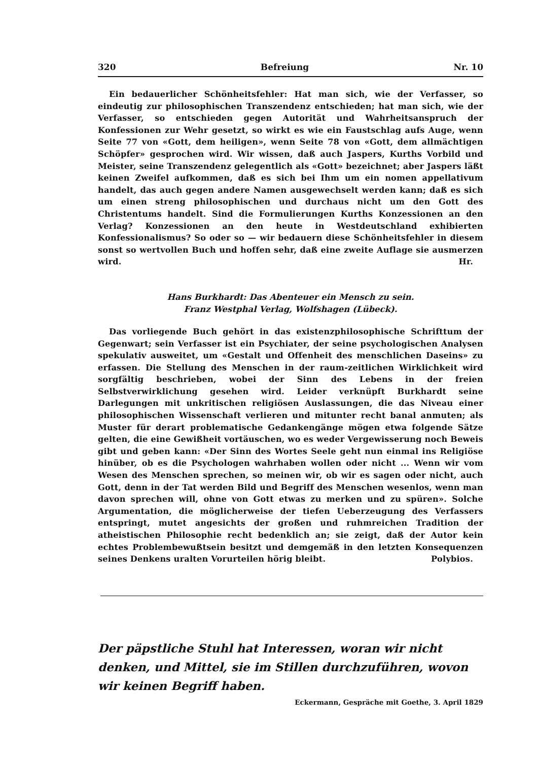320 Befreiung Nr. 10
Ein bedauerlicher Schönheitsfehler: Hat man sich, wie der Verfasser, so eindeutig zur philosophischen Transzendenz entschieden; hat man sich, wie der Verfasser, so entschieden gegen Autorität und Wahrheitsanspruch der Konfessionen zur Wehr gesetzt, so wirkt es wie ein Faustschlag aufs Auge, wenn Seite 77 von «Gott, dem heiligen», wenn Seite 78 von «Gott, dem allmächtigen Schöpfer» gesprochen wird. Wir wissen, daß auch Jaspers, Kurths Vorbild und Meister, seine Transzendenz gelegentlich als «Gott» bezeichnet; aber Jaspers läßt keinen Zweifel aufkommen, daß es sich bei Ihm um ein nomen appellativum handelt, das auch gegen andere Namen ausgewechselt werden kann; daß es sich um einen streng philosophischen und durchaus nicht um den Gott des Christentums handelt. Sind die Formulierungen Kurths Konzessionen an den Verlag? Konzessionen an den heute in Westdeutschland exhibierten Konfessionalismus? So oder so — wir bedauern diese Schönheitsfehler in diesem sonst so wertvollen Buch und hoffen sehr, daß eine zweite Auflage sie ausmerzen wird. Hr.
Hans Burkhardt: Das Abenteuer ein Mensch zu sein.
Franz Westphal Verlag, Wolfshagen (Lübeck).
Das vorliegende Buch gehört in das existenzphilosophische Schrifttum der Gegenwart; sein Verfasser ist ein Psychiater, der seine psychologischen Analysen spekulativ ausweitet, um «Gestalt und Offenheit des menschlichen Daseins» zu erfassen. Die Stellung des Menschen in der raum-zeitlichen Wirklichkeit wird sorgfältig beschrieben, wobei der Sinn des Lebens in der freien Selbstverwirklichung gesehen wird. Leider verknüpft Burkhardt seine Darlegungen mit unkritischen religiösen Auslassungen, die das Niveau einer philosophischen Wissenschaft verlieren und mitunter recht banal anmuten; als Muster für derart problematische Gedankengänge mögen etwa folgende Sätze gelten, die eine Gewißheit vortäuschen, wo es weder Vergewisserung noch Beweis gibt und geben kann: «Der Sinn des Wortes Seele geht nun einmal ins Religiöse hinüber, ob es die Psychologen wahrhaben wollen oder nicht ... Wenn wir vom Wesen des Menschen sprechen, so meinen wir, ob wir es sagen oder nicht, auch Gott, denn in der Tat werden Bild und Begriff des Menschen wesenlos, wenn man davon sprechen will, ohne von Gott etwas zu merken und zu spüren». Solche Argumentation, die möglicherweise der tiefen Ueberzeugung des Verfassers entspringt, mutet angesichts der großen und ruhmreichen Tradition der atheistischen Philosophie recht bedenklich an; sie zeigt, daß der Autor kein echtes Problembewußtsein besitzt und demgemäß in den letzten Konsequenzen seines Denkens uralten Vorurteilen hörig bleibt. Polybios.
Der päpstliche Stuhl hat Interessen, woran wir nicht denken, und Mittel, sie im Stillen durchzuführen, wovon wir keinen Begriff haben.
Eckermann, Gespräche mit Goethe, 3. April 1829